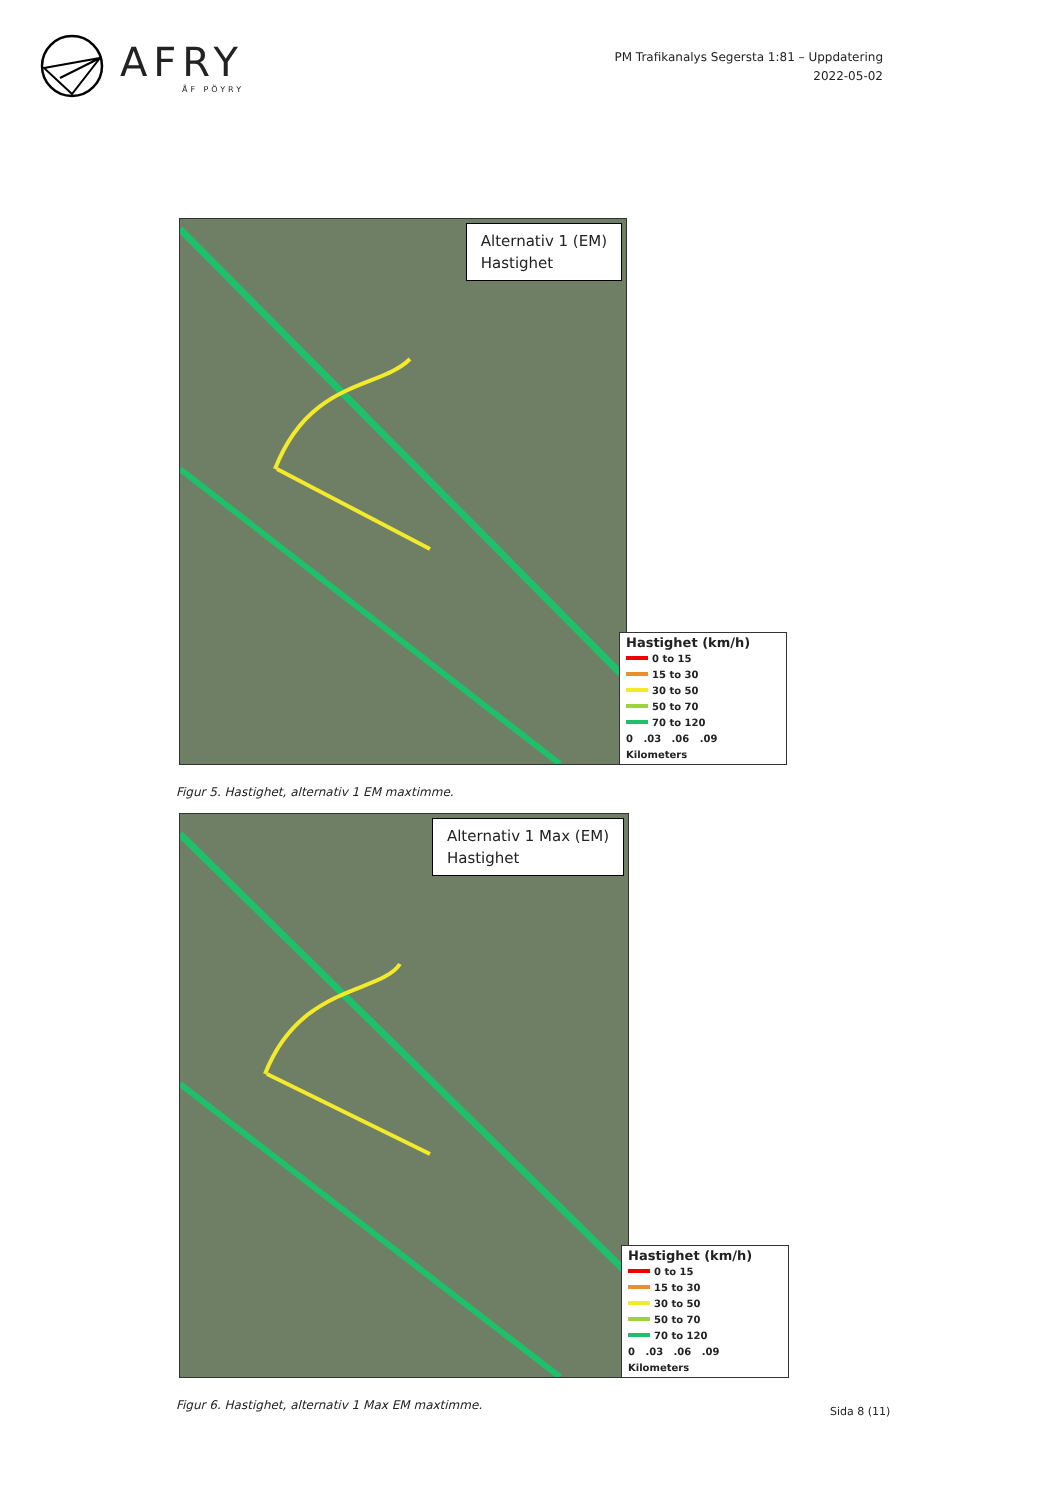AFRY
ÅF PÖYRY
PM Trafikanalys Segersta 1:81 – Uppdatering
2022-05-02
Alternativ 1 (EM)
Hastighet
Hastighet (km/h)
0 to 15
15 to 30
30 to 50
50 to 70
70 to 120
0 .03 .06 .09
Kilometers
Figur 5. Hastighet, alternativ 1 EM maxtimme.
Alternativ 1 Max (EM)
Hastighet
Hastighet (km/h)
0 to 15
15 to 30
30 to 50
50 to 70
70 to 120
0 .03 .06 .09
Kilometers
Figur 6. Hastighet, alternativ 1 Max EM maxtimme.
Sida 8 (11)